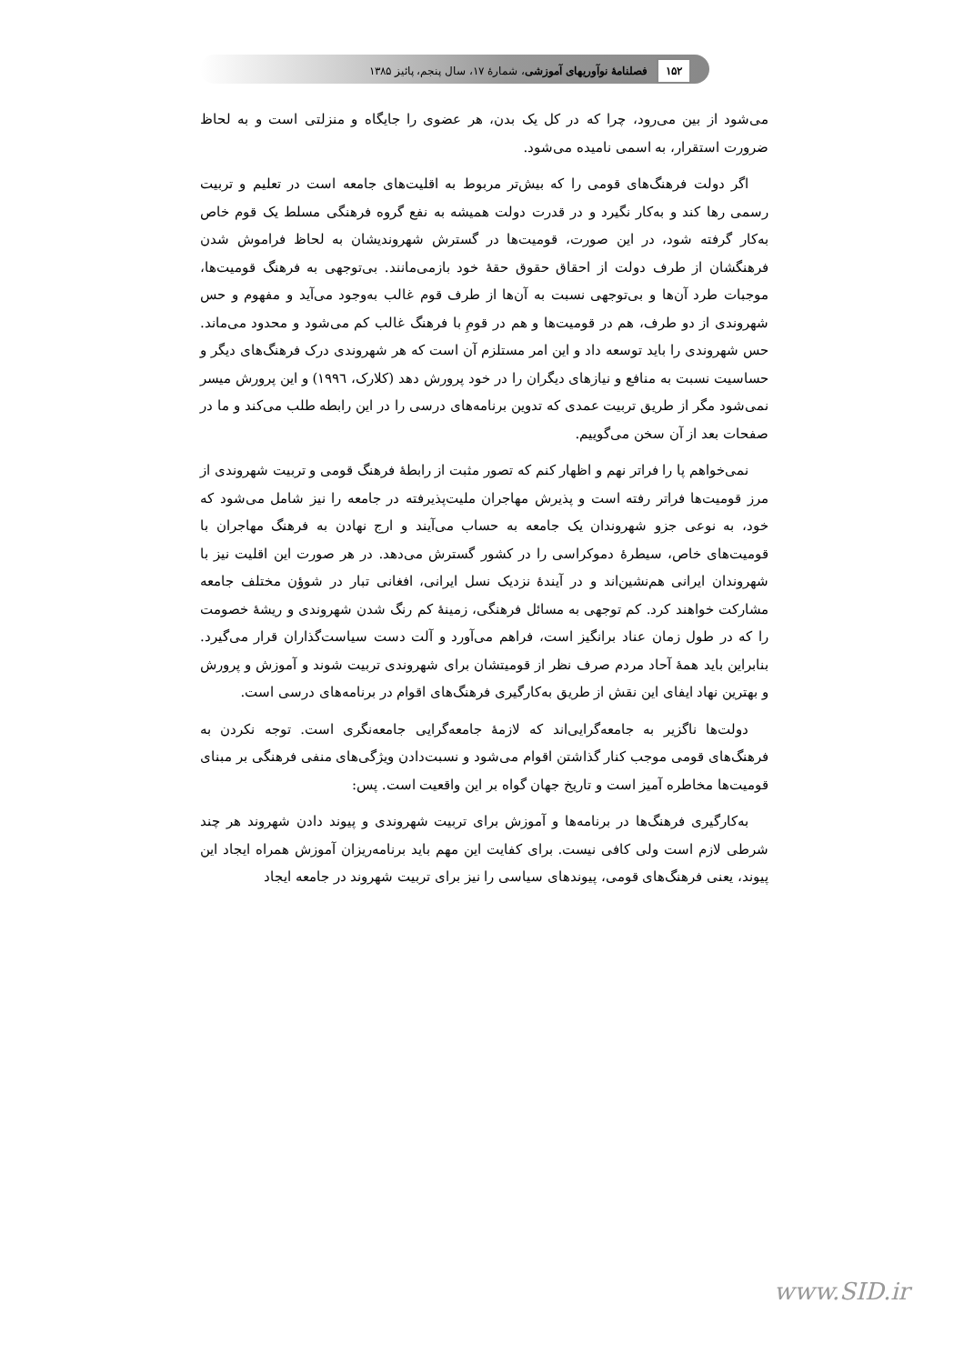۱۵۲ فصلنامهٔ نوآوریهای آموزشی، شمارهٔ ۱۷، سال پنجم، پائیز ۱۳۸۵
می‌شود از بین می‌رود، چرا که در کل یک بدن، هر عضوی را جایگاه و منزلتی است و به لحاظ ضرورت استقرار، به اسمی نامیده می‌شود.
اگر دولت فرهنگ‌های قومی را که بیش‌تر مربوط به اقلیت‌های جامعه است در تعلیم و تربیت رسمی رها کند و به‌کار نگیرد و در قدرت دولت همیشه به نفع گروه فرهنگی مسلط یک قوم خاص به‌کار گرفته شود، در این صورت، قومیت‌ها در گسترش شهروندیشان به لحاظ فراموش شدن فرهنگشان از طرف دولت از احقاق حقوق حقهٔ خود بازمی‌مانند. بی‌توجهی به فرهنگ قومیت‌ها، موجبات طرد آن‌ها و بی‌توجهی نسبت به آن‌ها از طرف قوم غالب به‌وجود می‌آید و مفهوم و حس شهروندی از دو طرف، هم در قومیت‌ها و هم در قومِ با فرهنگ غالب کم می‌شود و محدود می‌ماند. حس شهروندی را باید توسعه داد و این امر مستلزم آن است که هر شهروندی درک فرهنگ‌های دیگر و حساسیت نسبت به منافع و نیازهای دیگران را در خود پرورش دهد (کلارک، ۱۹۹٦) و این پرورش میسر نمی‌شود مگر از طریق تربیت عمدی که تدوین برنامه‌های درسی را در این رابطه طلب می‌کند و ما در صفحات بعد از آن سخن می‌گوییم.
نمی‌خواهم پا را فراتر نهم و اظهار کنم که تصور مثبت از رابطهٔ فرهنگ قومی و تربیت شهروندی از مرز قومیت‌ها فراتر رفته است و پذیرش مهاجران ملیت‌پذیرفته در جامعه را نیز شامل می‌شود که خود، به نوعی جزو شهروندان یک جامعه به حساب می‌آیند و ارج نهادن به فرهنگ مهاجران با قومیت‌های خاص، سیطرهٔ دموکراسی را در کشور گسترش می‌دهد. در هر صورت این اقلیت نیز با شهروندان ایرانی هم‌نشین‌اند و در آیندهٔ نزدیک نسل ایرانی، افغانی تبار در شوؤن مختلف جامعه مشارکت خواهند کرد. کم توجهی به مسائل فرهنگی، زمینهٔ کم رنگ شدن شهروندی و ریشهٔ خصومت را که در طول زمان عناد برانگیز است، فراهم می‌آورد و آلت دست سیاست‌گذاران قرار می‌گیرد. بنابراین باید همهٔ آحاد مردم صرف نظر از قومیتشان برای شهروندی تربیت شوند و آموزش و پرورش و بهترین نهاد ایفای این نقش از طریق به‌کارگیری فرهنگ‌های اقوام در برنامه‌های درسی است.
دولت‌ها ناگزیر به جامعه‌گرایی‌اند که لازمهٔ جامعه‌گرایی جامعه‌نگری است. توجه نکردن به فرهنگ‌های قومی موجب کنار گذاشتن اقوام می‌شود و نسبت‌دادن ویژگی‌های منفی فرهنگی بر مبنای قومیت‌ها مخاطره آمیز است و تاریخ جهان گواه بر این واقعیت است. پس:
به‌کارگیری فرهنگ‌ها در برنامه‌ها و آموزش برای تربیت شهروندی و پیوند دادن شهروند هر چند شرطی لازم است ولی کافی نیست. برای کفایت این مهم باید برنامه‌ریزان آموزش همراه ایجاد این پیوند، یعنی فرهنگ‌های قومی، پیوندهای سیاسی را نیز برای تربیت شهروند در جامعه ایجاد
www.SID.ir